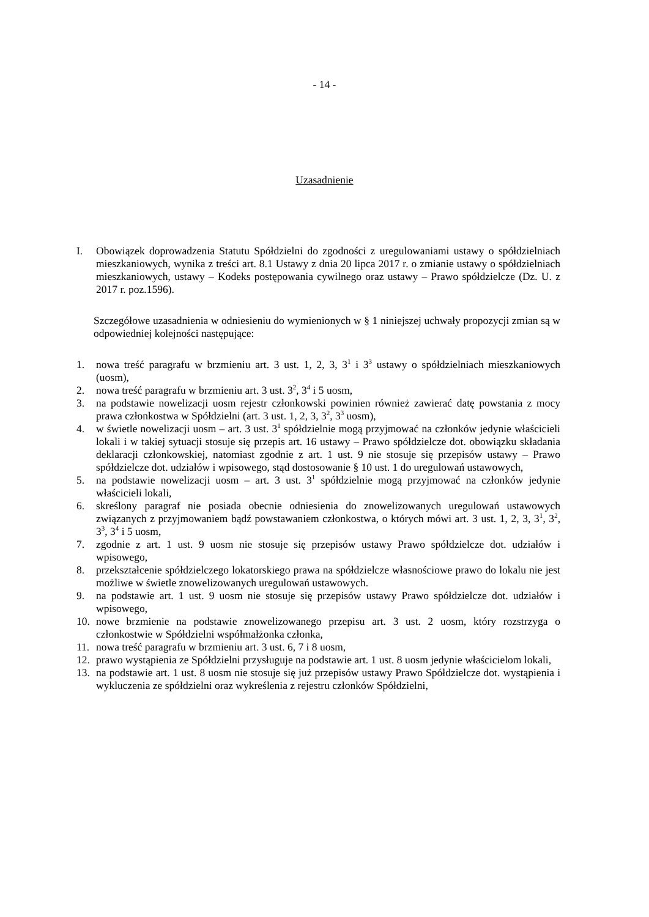- 14 -
Uzasadnienie
I. Obowiązek doprowadzenia Statutu Spółdzielni do zgodności z uregulowaniami ustawy o spółdzielniach mieszkaniowych, wynika z treści art. 8.1 Ustawy z dnia 20 lipca 2017 r. o zmianie ustawy o spółdzielniach mieszkaniowych, ustawy – Kodeks postępowania cywilnego oraz ustawy – Prawo spółdzielcze (Dz. U. z 2017 r. poz.1596).
Szczegółowe uzasadnienia w odniesieniu do wymienionych w § 1 niniejszej uchwały propozycji zmian są w odpowiedniej kolejności następujące:
1. nowa treść paragrafu w brzmieniu art. 3 ust. 1, 2, 3, 3<sup>1</sup> i 3<sup>3</sup> ustawy o spółdzielniach mieszkaniowych (uosm),
2. nowa treść paragrafu w brzmieniu art. 3 ust. 3<sup>2</sup>, 3<sup>4</sup> i 5 uosm,
3. na podstawie nowelizacji uosm rejestr członkowski powinien również zawierać datę powstania z mocy prawa członkostwa w Spółdzielni (art. 3 ust. 1, 2, 3, 3<sup>2</sup>, 3<sup>3</sup> uosm),
4. w świetle nowelizacji uosm – art. 3 ust. 3<sup>1</sup> spółdzielnie mogą przyjmować na członków jedynie właścicieli lokali i w takiej sytuacji stosuje się przepis art. 16 ustawy – Prawo spółdzielcze dot. obowiązku składania deklaracji członkowskiej, natomiast zgodnie z art. 1 ust. 9 nie stosuje się przepisów ustawy – Prawo spółdzielcze dot. udziałów i wpisowego, stąd dostosowanie § 10 ust. 1 do uregulowań ustawowych,
5. na podstawie nowelizacji uosm – art. 3 ust. 3<sup>1</sup> spółdzielnie mogą przyjmować na członków jedynie właścicieli lokali,
6. skreślony paragraf nie posiada obecnie odniesienia do znowelizowanych uregulowań ustawowych związanych z przyjmowaniem bądź powstawaniem członkostwa, o których mówi art. 3 ust. 1, 2, 3, 3<sup>1</sup>, 3<sup>2</sup>, 3<sup>3</sup>, 3<sup>4</sup> i 5 uosm,
7. zgodnie z art. 1 ust. 9 uosm nie stosuje się przepisów ustawy Prawo spółdzielcze dot. udziałów i wpisowego,
8. przekształcenie spółdzielczego lokatorskiego prawa na spółdzielcze własnościowe prawo do lokalu nie jest możliwe w świetle znowelizowanych uregulowań ustawowych.
9. na podstawie art. 1 ust. 9 uosm nie stosuje się przepisów ustawy Prawo spółdzielcze dot. udziałów i wpisowego,
10. nowe brzmienie na podstawie znowelizowanego przepisu art. 3 ust. 2 uosm, który rozstrzyga o członkostwie w Spółdzielni współmałżonka członka,
11. nowa treść paragrafu w brzmieniu art. 3 ust. 6, 7 i 8 uosm,
12. prawo wystąpienia ze Spółdzielni przysługuje na podstawie art. 1 ust. 8 uosm jedynie właścicielom lokali,
13. na podstawie art. 1 ust. 8 uosm nie stosuje się już przepisów ustawy Prawo Spółdzielcze dot. wystąpienia i wykluczenia ze spółdzielni oraz wykreślenia z rejestru członków Spółdzielni,